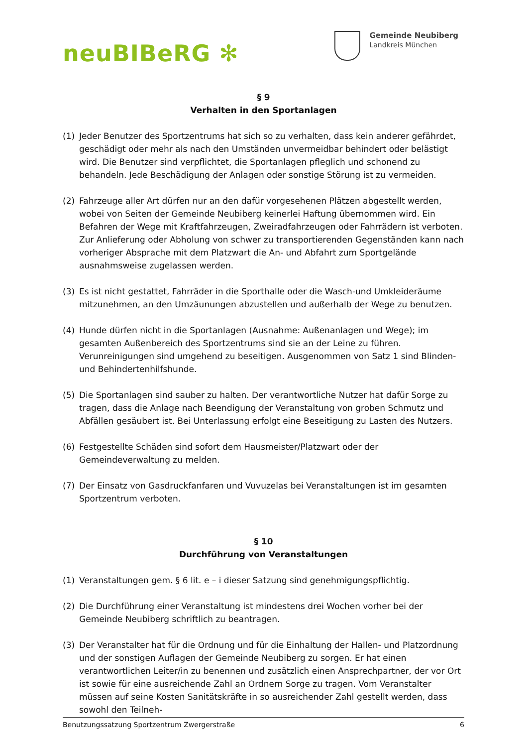neuBIBeRG ✻
Gemeinde Neubiberg
Landkreis München
§ 9
Verhalten in den Sportanlagen
(1) Jeder Benutzer des Sportzentrums hat sich so zu verhalten, dass kein anderer gefährdet, geschädigt oder mehr als nach den Umständen unvermeidbar behindert oder belästigt wird. Die Benutzer sind verpflichtet, die Sportanlagen pfleglich und schonend zu behandeln. Jede Beschädigung der Anlagen oder sonstige Störung ist zu vermeiden.
(2) Fahrzeuge aller Art dürfen nur an den dafür vorgesehenen Plätzen abgestellt werden, wobei von Seiten der Gemeinde Neubiberg keinerlei Haftung übernommen wird. Ein Befahren der Wege mit Kraftfahrzeugen, Zweiradfahrzeugen oder Fahrrädern ist verboten. Zur Anlieferung oder Abholung von schwer zu transportierenden Gegenständen kann nach vorheriger Absprache mit dem Platzwart die An- und Abfahrt zum Sportgelände ausnahmsweise zugelassen werden.
(3) Es ist nicht gestattet, Fahrräder in die Sporthalle oder die Wasch-und Umkleideräume mitzunehmen, an den Umzäunungen abzustellen und außerhalb der Wege zu benutzen.
(4) Hunde dürfen nicht in die Sportanlagen (Ausnahme: Außenanlagen und Wege); im gesamten Außenbereich des Sportzentrums sind sie an der Leine zu führen. Verunreinigungen sind umgehend zu beseitigen. Ausgenommen von Satz 1 sind Blinden- und Behindertenhilfshunde.
(5) Die Sportanlagen sind sauber zu halten. Der verantwortliche Nutzer hat dafür Sorge zu tragen, dass die Anlage nach Beendigung der Veranstaltung von groben Schmutz und Abfällen gesäubert ist. Bei Unterlassung erfolgt eine Beseitigung zu Lasten des Nutzers.
(6) Festgestellte Schäden sind sofort dem Hausmeister/Platzwart oder der Gemeindeverwaltung zu melden.
(7) Der Einsatz von Gasdruckfanfaren und Vuvuzelas bei Veranstaltungen ist im gesamten Sportzentrum verboten.
§ 10
Durchführung von Veranstaltungen
(1) Veranstaltungen gem. § 6 lit. e – i dieser Satzung sind genehmigungspflichtig.
(2) Die Durchführung einer Veranstaltung ist mindestens drei Wochen vorher bei der Gemeinde Neubiberg schriftlich zu beantragen.
(3) Der Veranstalter hat für die Ordnung und für die Einhaltung der Hallen- und Platzordnung und der sonstigen Auflagen der Gemeinde Neubiberg zu sorgen. Er hat einen verantwortlichen Leiter/in zu benennen und zusätzlich einen Ansprechpartner, der vor Ort ist sowie für eine ausreichende Zahl an Ordnern Sorge zu tragen. Vom Veranstalter müssen auf seine Kosten Sanitätskräfte in so ausreichender Zahl gestellt werden, dass sowohl den Teilneh-
Benutzungssatzung Sportzentrum Zwergerstraße 6